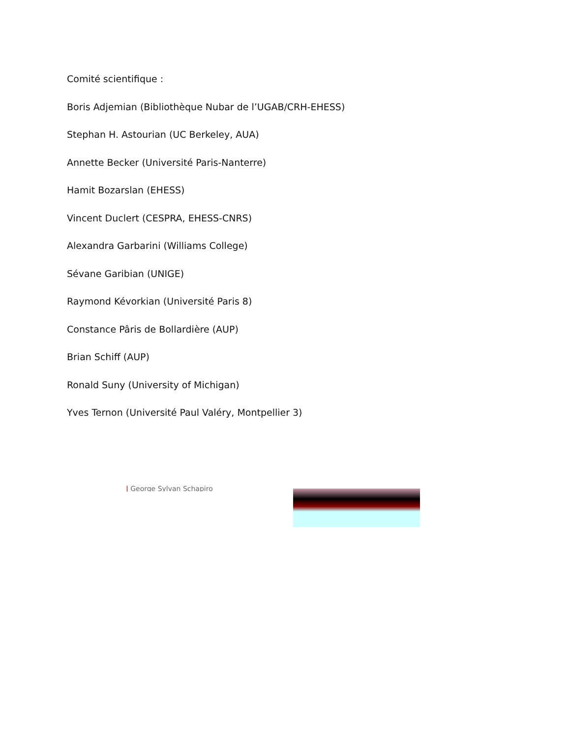Comité scientifique :
Boris Adjemian (Bibliothèque Nubar de l’UGAB/CRH-EHESS)
Stephan H. Astourian (UC Berkeley, AUA)
Annette Becker (Université Paris-Nanterre)
Hamit Bozarslan (EHESS)
Vincent Duclert (CESPRA, EHESS-CNRS)
Alexandra Garbarini (Williams College)
Sévane Garibian (UNIGE)
Raymond Kévorkian (Université Paris 8)
Constance Pâris de Bollardière (AUP)
Brian Schiff (AUP)
Ronald Suny (University of Michigan)
Yves Ternon (Université Paul Valéry, Montpellier 3)
| George Sylvan Schapiro